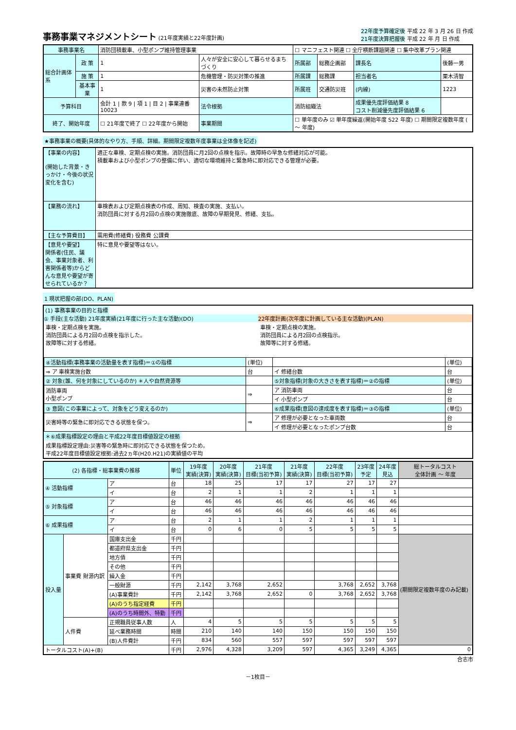事務事業マネジメントシート
(21年度実績と22年度計画)
22年度予算確定後 平成 22 年 3 月 26 日 作成
21年度決算把握後 平成 22 年 月 日 作成
| 事務事業名 | | 消防団積載車、小型ポンプ維持管理事業 | | | ☐ マニフェスト関連 ☐ 全庁横断課題関連 ☐ 集中改革プラン関連 | | | |
| 総合計画体系 | 政 策 | 1 | 人々が安全に安心して暮らせるまちづくり | | 所属部 | 総務企画部 | 課長名 | 後藤一男 |
| | 施 策 | 1 | 危機管理・防災対策の推進 | | 所属課 | 総務課 | 担当者名 | 栗木清智 |
| | 基本事業 | 1 | 災害の未然防止対策 | | 所属班 | 交通防災班 | (内線) | 1223 |
| 予算科目 | | 会計 1 / 款 9 / 項 1 / 目 2 / 事業連番 10023 | | 法令根拠 | 消防組織法 | | 成果優先度評価結果 8 コスト削減優先度評価結果 6 | |
| 終了、開始年度 | | ☐ 21年度で終了 ☐ 22年度から開始 | | 事業期間 | ☐ 単年度のみ ☑ 単年度繰返(開始年度 S22 年度) ☐ 期間限定複数年度 ( ～ 年度) | | | |
★事務事業の概要(具体的なやり方、手順、詳細。期間限定複数年度事業は全体像を記述)
| 【事業の内容】 (開始した背景・きっかけ・今後の状況変化を含む) | 適正な車検、定期点検の実施。消防団員に月2回の点検を指示。故障時の早急な修繕対応が可能。 積載車および小型ポンプの整備に伴い、適切な環境維持と緊急時に即対応できる管理が必要。 |
| 【業務の流れ】 | 車検表および定期点検表の作成、周知、検査の実施、支払い。 消防団員に対する月2回の点検の実施徹底、故障の早期発見、修繕、支払。 |
| 【主な予算費目】 | 需用費(修繕費) 役務費 公課費 |
| 【意見や要望】 関係者(住民、議会、事業対象者、利害関係者等)からどんな意見や要望が寄せられているか？ | 特に意見や要望等はない。 |
1 現状把握の部(DO、PLAN)
(1) 事務事業の目的と指標
① 手段(主な活動) 21年度実績(21年度に行った主な活動)(DO)
車検・定期点検を実施。
消防団員による月2回の点検を指示した。
故障等に対する修繕。
22年度計画(次年度に計画している主な活動)(PLAN)
車検・定期点検の実施。
消防団員による月2回の点検指示。
故障等に対する修繕。
| ④活動指標(事務事業の活動量を表す指標)＝①の指標 | (単位) | | (単位) |
| ⇒ ア 車検実施台数 | 台 | イ 修繕台数 | 台 |
| ② 対象(誰、何を対象にしているのか) ＊人や自然資源等 | | ⑤対象指標(対象の大きさを表す指標)＝②の指標 | (単位) |
| 消防車両 小型ポンプ | ⇒ | ア 消防車両 | 台 |
| | | イ 小型ポンプ | 台 |
| ③ 意図(この事業によって、対象をどう変えるのか) | | ⑥成果指標(意図の達成度を表す指標)＝③の指標 | (単位) |
| 災害時等の緊急に即対応できる状態を保つ。 | ⇒ | ア 修理が必要となった車両数 | 台 |
| | | イ 修理が必要となったポンプ台数 | 台 |
＊⑥成果指標設定の理由と平成22年度目標値設定の根拠
成果指標設定理由:災害等の緊急時に即対応できる状態を保つため。
平成22年度目標値設定根拠:過去2ヵ年(H20.H21)の実績値の平均
| (2) 各指標・総事業費の推移 | | | 単位 | 19年度 実績(決算) | 20年度 実績(決算) | 21年度 目標(当初予算) | 21年度 実績(決算) | 22年度 目標(当初予算) | 23年度 予定 | 24年度 見込 | 総トータルコスト 全体計画 ～ 年度 |
| --- | --- | --- | --- | --- | --- | --- | --- | --- | --- | --- | --- |
| ④ 活動指標 | | ア | 台 | 18 | 25 | 17 | 17 | 27 | 17 | 27 | |
| | | イ | 台 | 2 | 1 | 1 | 2 | 1 | 1 | 1 | |
| ⑤ 対象指標 | | ア | 台 | 46 | 46 | 46 | 46 | 46 | 46 | 46 | |
| | | イ | 台 | 46 | 46 | 46 | 46 | 46 | 46 | 46 | |
| ⑥ 成果指標 | | ア | 台 | 2 | 1 | 1 | 2 | 1 | 1 | 1 | |
| | | イ | 台 | 0 | 6 | 0 | 5 | 5 | 5 | 5 | |
| 投入量 | 事業費 財源内訳 | 国庫支出金 | 千円 | | | | | | | | (期間限定複数年度のみ記載) |
| | | 都道府県支出金 | 千円 | | | | | | | | |
| | | 地方債 | 千円 | | | | | | | | |
| | | その他 | 千円 | | | | | | | | |
| | | 繰入金 | 千円 | | | | | | | | |
| | | 一般財源 | 千円 | 2,142 | 3,768 | 2,652 | | 3,768 | 2,652 | 3,768 | |
| | | (A)事業費計 | 千円 | 2,142 | 3,768 | 2,652 | 0 | 3,768 | 2,652 | 3,768 | |
| | | (A)のうち指定経費 | 千円 | | | | | | | | |
| | | (A)のうち時間外、特勤 | 千円 | | | | | | | | |
| | 人件費 | 正規職員従事人数 | 人 | 4 | 5 | 5 | 5 | 5 | 5 | 5 | |
| | | 延べ業務時間 | 時間 | 210 | 140 | 140 | 150 | 150 | 150 | 150 | |
| | | (B)人件費計 | 千円 | 834 | 560 | 557 | 597 | 597 | 597 | 597 | |
| トータルコスト(A)+(B) | | | 千円 | 2,976 | 4,328 | 3,209 | 597 | 4,365 | 3,249 | 4,365 | 0 |
合志市
－1枚目－